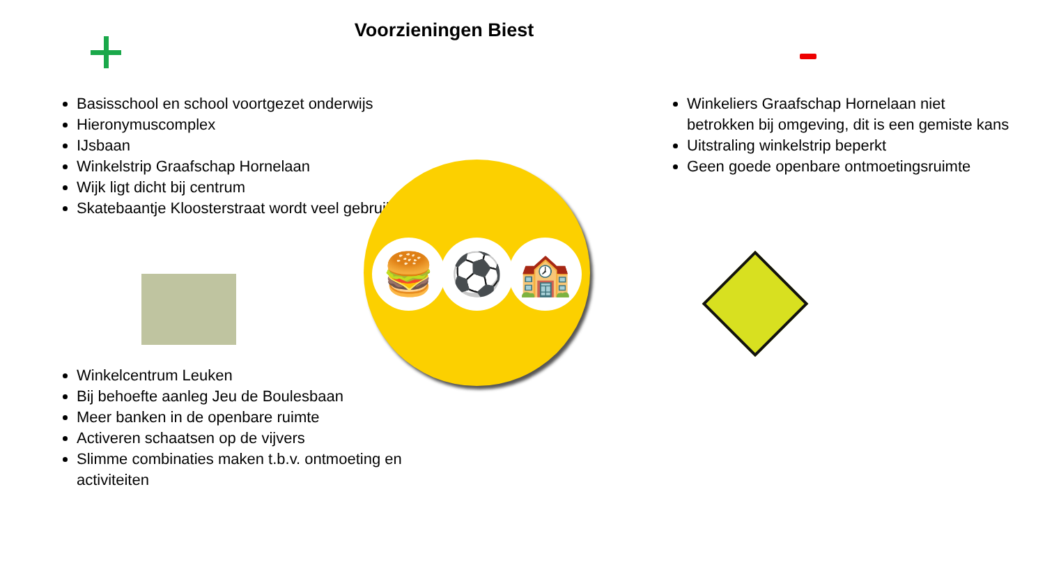Voorzieningen Biest
Basisschool en school voortgezet onderwijs
Hieronymuscomplex
IJsbaan
Winkelstrip Graafschap Hornelaan
Wijk ligt dicht bij centrum
Skatebaantje Kloosterstraat wordt veel gebruikt
Winkelcentrum Leuken
Bij behoefte aanleg Jeu de Boulesbaan
Meer banken in de openbare ruimte
Activeren schaatsen op de vijvers
Slimme combinaties maken t.b.v. ontmoeting en activiteiten
🍔 ⚽ 🏫
Winkeliers Graafschap Hornelaan niet betrokken bij omgeving, dit is een gemiste kans
Uitstraling winkelstrip beperkt
Geen goede openbare ontmoetingsruimte